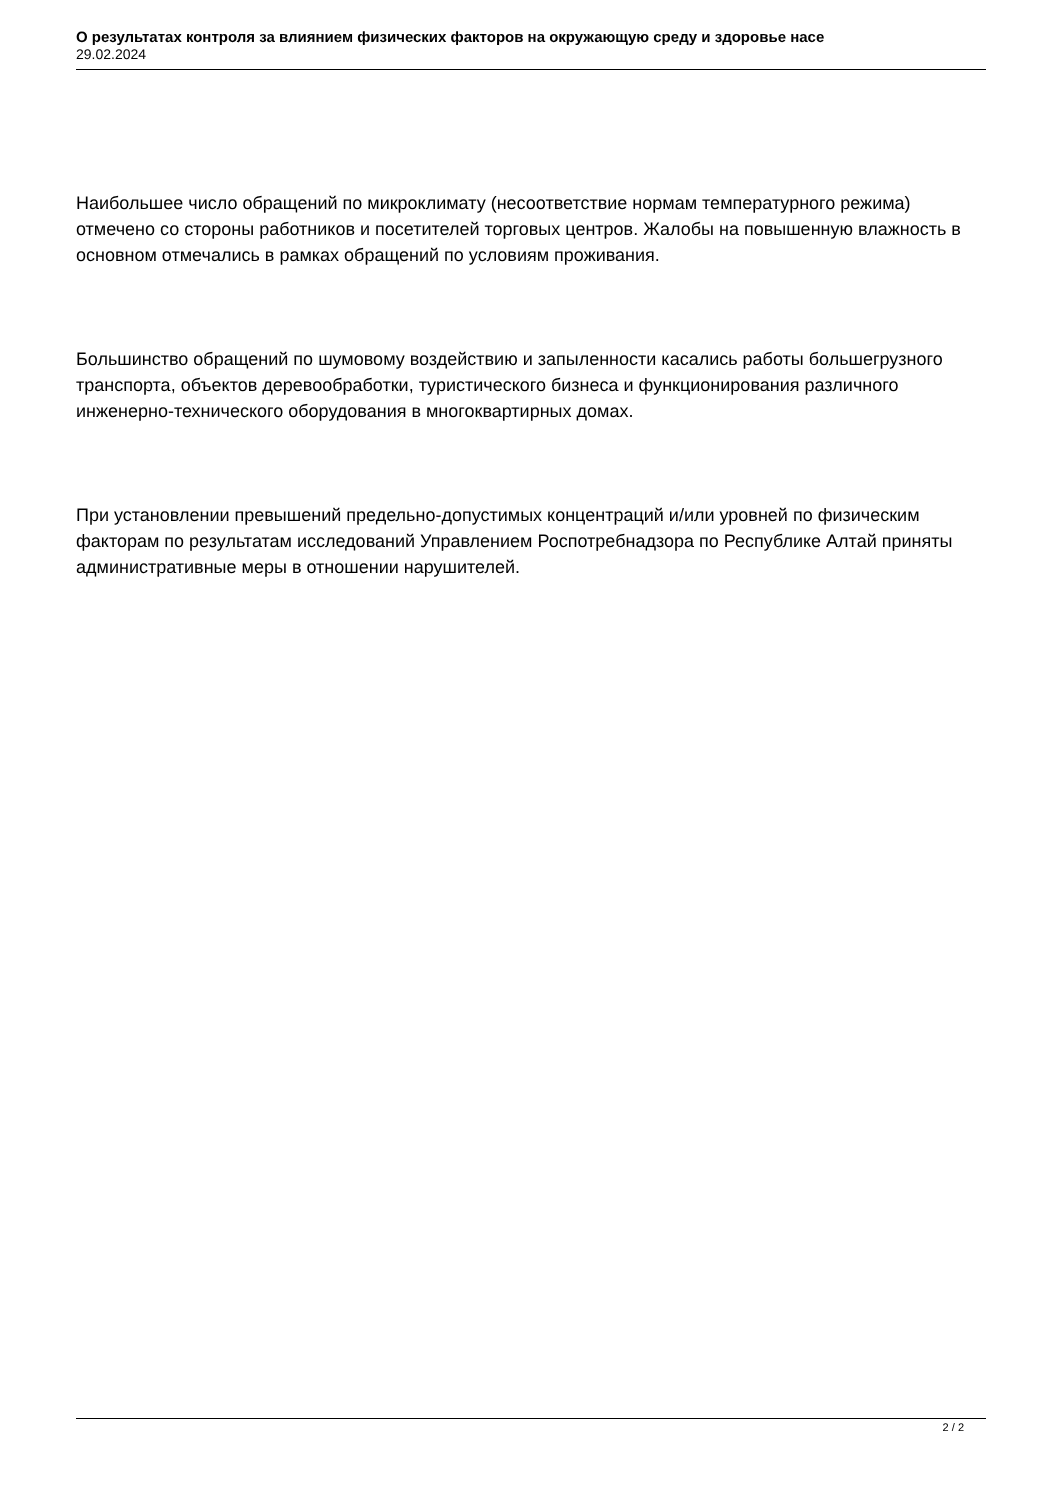О результатах контроля за влиянием физических факторов на окружающую среду и здоровье насе
29.02.2024
Наибольшее число обращений по микроклимату (несоответствие нормам температурного режима) отмечено со стороны работников и посетителей торговых центров. Жалобы на повышенную влажность в основном отмечались в рамках обращений по условиям проживания.
Большинство обращений по шумовому воздействию и запыленности касались работы большегрузного транспорта, объектов деревообработки, туристического бизнеса и функционирования различного инженерно-технического оборудования в многоквартирных домах.
При установлении превышений предельно-допустимых концентраций и/или уровней по физическим факторам по результатам исследований Управлением Роспотребнадзора по Республике Алтай приняты административные меры в отношении нарушителей.
2 / 2